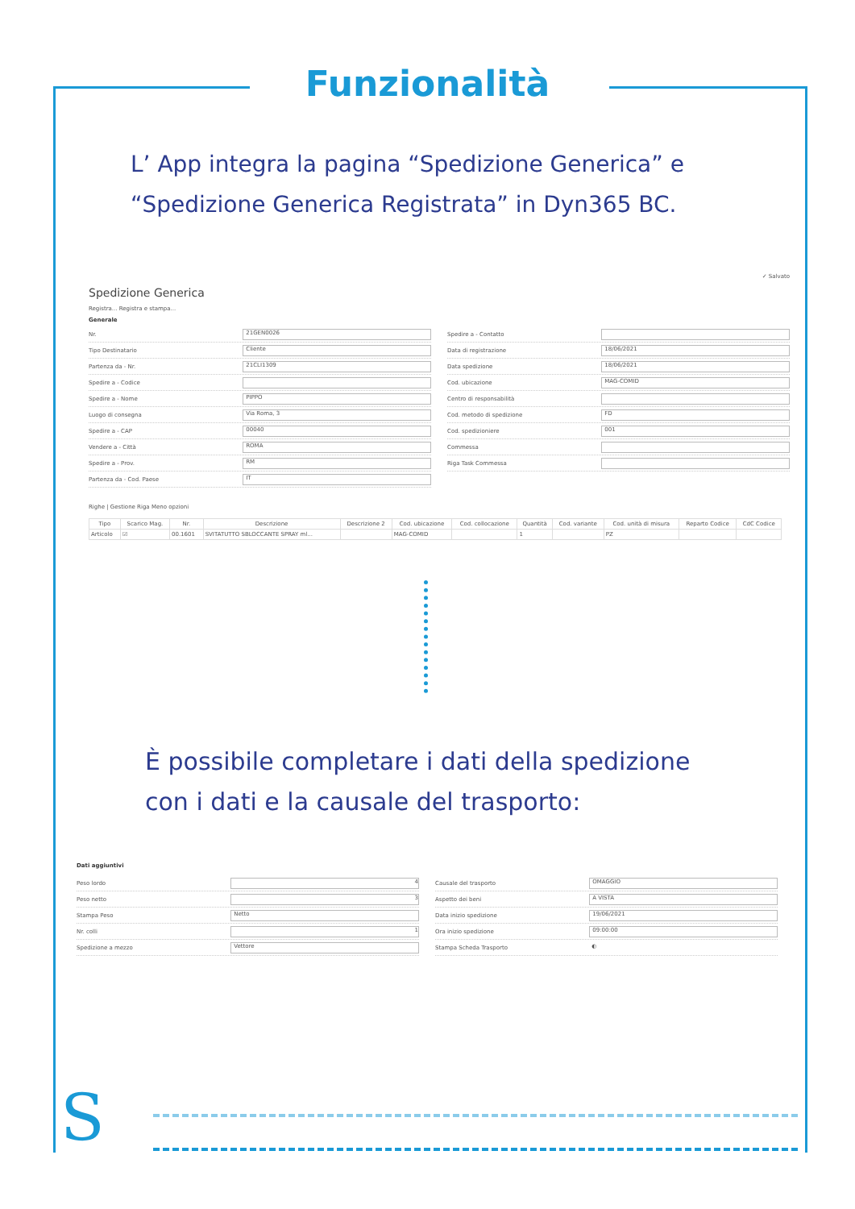Funzionalità
L’ App integra la pagina “Spedizione Generica” e
“Spedizione Generica Registrata” in Dyn365 BC.
✓ Salvato
Spedizione Generica
Registra... Registra e stampa...
Generale
Nr. 21GEN0026
Tipo Destinatario Cliente
Partenza da - Nr. 21CLI1309
Spedire a - Codice
Spedire a - Nome PIPPO
Luogo di consegna Via Roma, 3
Spedire a - CAP 00040
Vendere a - Città ROMA
Spedire a - Prov. RM
Partenza da - Cod. Paese IT
Spedire a - Contatto
Data di registrazione 18/06/2021
Data spedizione 18/06/2021
Cod. ubicazione MAG-COMID
Centro di responsabilità
Cod. metodo di spedizione FD
Cod. spedizioniere 001
Commessa
Riga Task Commessa
Righe | Gestione Riga Meno opzioni
| Tipo | Scarico Mag. | Nr. | Descrizione | Descrizione 2 | Cod. ubicazione | Cod. collocazione | Quantità | Cod. variante | Cod. unità di misura | Reparto Codice | CdC Codice |
| --- | --- | --- | --- | --- | --- | --- | --- | --- | --- | --- | --- |
| Articolo | ☑ | 00.1601 | SVITATUTTO SBLOCCANTE SPRAY ml... | | MAG-COMID | | 1 | | PZ | | |
È possibile completare i dati della spedizione
con i dati e la causale del trasporto:
Dati aggiuntivi
Peso lordo 4
Peso netto 3
Stampa Peso Netto
Nr. colli 1
Spedizione a mezzo Vettore
Causale del trasporto OMAGGIO
Aspetto dei beni A VISTA
Data inizio spedizione 19/06/2021
Ora inizio spedizione 09:00:00
Stampa Scheda Trasporto ◐
S